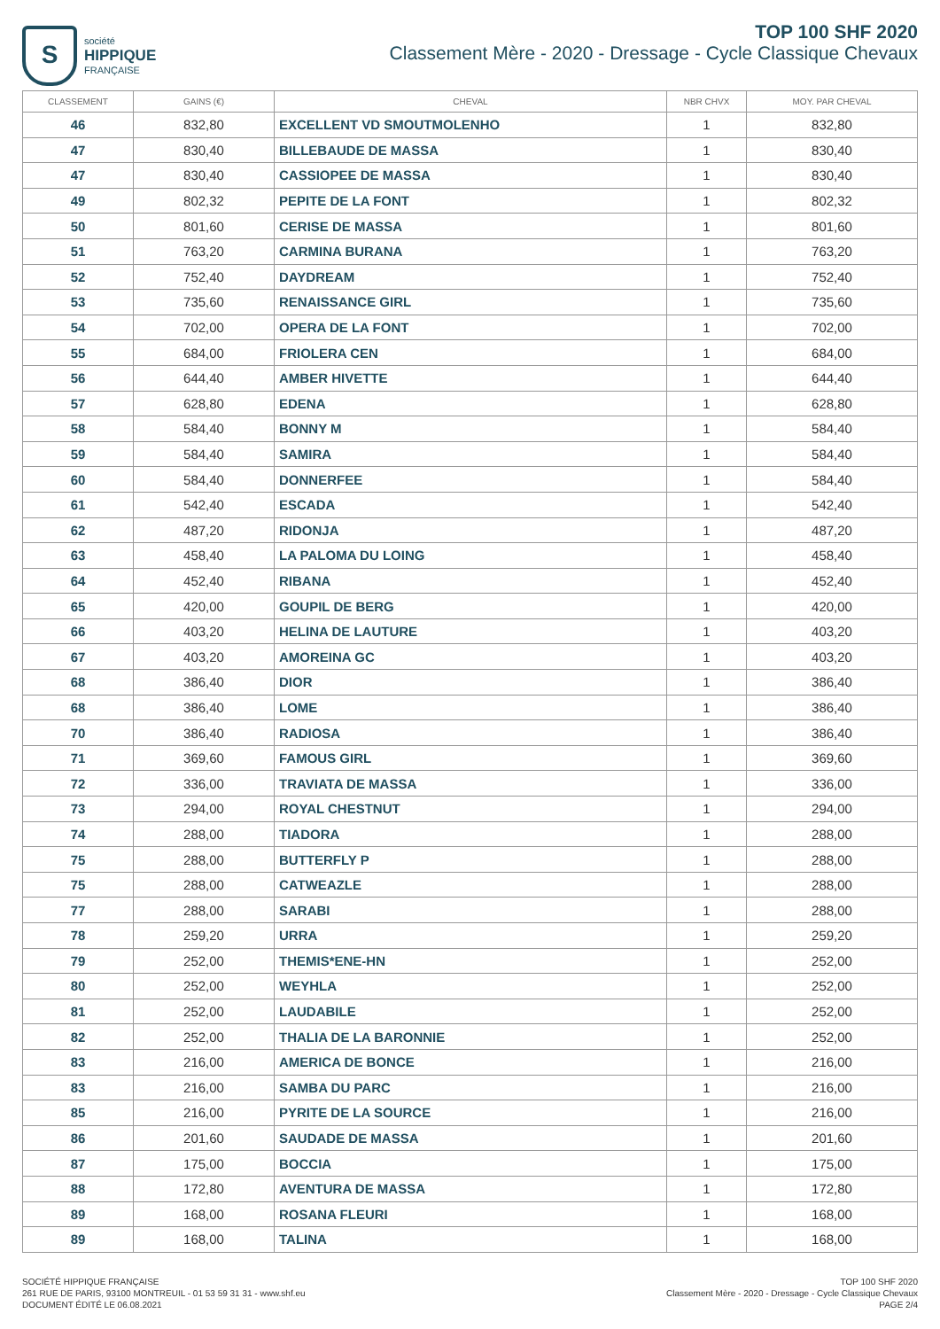S
société
HIPPIQUE
FRANÇAISE
TOP 100 SHF 2020
Classement Mère - 2020 - Dressage - Cycle Classique Chevaux
| CLASSEMENT | GAINS (€) | CHEVAL | NBR CHVX | MOY. PAR CHEVAL |
| --- | --- | --- | --- | --- |
| 46 | 832,80 | EXCELLENT VD SMOUTMOLENHO | 1 | 832,80 |
| 47 | 830,40 | BILLEBAUDE DE MASSA | 1 | 830,40 |
| 47 | 830,40 | CASSIOPEE DE MASSA | 1 | 830,40 |
| 49 | 802,32 | PEPITE DE LA FONT | 1 | 802,32 |
| 50 | 801,60 | CERISE DE MASSA | 1 | 801,60 |
| 51 | 763,20 | CARMINA BURANA | 1 | 763,20 |
| 52 | 752,40 | DAYDREAM | 1 | 752,40 |
| 53 | 735,60 | RENAISSANCE GIRL | 1 | 735,60 |
| 54 | 702,00 | OPERA DE LA FONT | 1 | 702,00 |
| 55 | 684,00 | FRIOLERA CEN | 1 | 684,00 |
| 56 | 644,40 | AMBER HIVETTE | 1 | 644,40 |
| 57 | 628,80 | EDENA | 1 | 628,80 |
| 58 | 584,40 | BONNY M | 1 | 584,40 |
| 59 | 584,40 | SAMIRA | 1 | 584,40 |
| 60 | 584,40 | DONNERFEE | 1 | 584,40 |
| 61 | 542,40 | ESCADA | 1 | 542,40 |
| 62 | 487,20 | RIDONJA | 1 | 487,20 |
| 63 | 458,40 | LA PALOMA DU LOING | 1 | 458,40 |
| 64 | 452,40 | RIBANA | 1 | 452,40 |
| 65 | 420,00 | GOUPIL DE BERG | 1 | 420,00 |
| 66 | 403,20 | HELINA DE LAUTURE | 1 | 403,20 |
| 67 | 403,20 | AMOREINA GC | 1 | 403,20 |
| 68 | 386,40 | DIOR | 1 | 386,40 |
| 68 | 386,40 | LOME | 1 | 386,40 |
| 70 | 386,40 | RADIOSA | 1 | 386,40 |
| 71 | 369,60 | FAMOUS GIRL | 1 | 369,60 |
| 72 | 336,00 | TRAVIATA DE MASSA | 1 | 336,00 |
| 73 | 294,00 | ROYAL CHESTNUT | 1 | 294,00 |
| 74 | 288,00 | TIADORA | 1 | 288,00 |
| 75 | 288,00 | BUTTERFLY P | 1 | 288,00 |
| 75 | 288,00 | CATWEAZLE | 1 | 288,00 |
| 77 | 288,00 | SARABI | 1 | 288,00 |
| 78 | 259,20 | URRA | 1 | 259,20 |
| 79 | 252,00 | THEMIS*ENE-HN | 1 | 252,00 |
| 80 | 252,00 | WEYHLA | 1 | 252,00 |
| 81 | 252,00 | LAUDABILE | 1 | 252,00 |
| 82 | 252,00 | THALIA DE LA BARONNIE | 1 | 252,00 |
| 83 | 216,00 | AMERICA DE BONCE | 1 | 216,00 |
| 83 | 216,00 | SAMBA DU PARC | 1 | 216,00 |
| 85 | 216,00 | PYRITE DE LA SOURCE | 1 | 216,00 |
| 86 | 201,60 | SAUDADE DE MASSA | 1 | 201,60 |
| 87 | 175,00 | BOCCIA | 1 | 175,00 |
| 88 | 172,80 | AVENTURA DE MASSA | 1 | 172,80 |
| 89 | 168,00 | ROSANA FLEURI | 1 | 168,00 |
| 89 | 168,00 | TALINA | 1 | 168,00 |
SOCIÉTÉ HIPPIQUE FRANÇAISE
261 RUE DE PARIS, 93100 MONTREUIL - 01 53 59 31 31 - www.shf.eu
DOCUMENT ÉDITÉ LE 06.08.2021
TOP 100 SHF 2020
Classement Mère - 2020 - Dressage - Cycle Classique Chevaux
PAGE 2/4